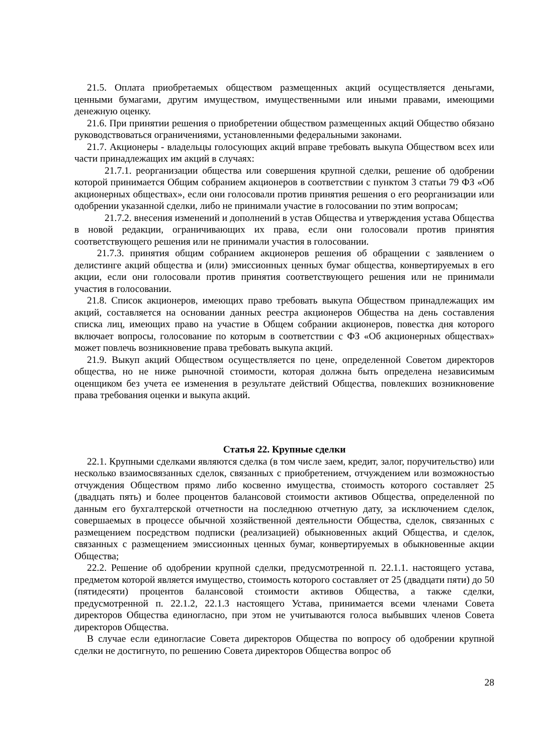21.5. Оплата приобретаемых обществом размещенных акций осуществляется деньгами, ценными бумагами, другим имуществом, имущественными или иными правами, имеющими денежную оценку.
21.6. При принятии решения о приобретении обществом размещенных акций Общество обязано руководствоваться ограничениями, установленными федеральными законами.
21.7. Акционеры - владельцы голосующих акций вправе требовать выкупа Обществом всех или части принадлежащих им акций в случаях:
21.7.1. реорганизации общества или совершения крупной сделки, решение об одобрении которой принимается Общим собранием акционеров в соответствии с пунктом 3 статьи 79 ФЗ «Об акционерных обществах», если они голосовали против принятия решения о его реорганизации или одобрении указанной сделки, либо не принимали участие в голосовании по этим вопросам;
21.7.2. внесения изменений и дополнений в устав Общества и утверждения устава Общества в новой редакции, ограничивающих их права, если они голосовали против принятия соответствующего решения или не принимали участия в голосовании.
21.7.3. принятия общим собранием акционеров решения об обращении с заявлением о делистинге акций общества и (или) эмиссионных ценных бумаг общества, конвертируемых в его акции, если они голосовали против принятия соответствующего решения или не принимали участия в голосовании.
21.8. Список акционеров, имеющих право требовать выкупа Обществом принадлежащих им акций, составляется на основании данных реестра акционеров Общества на день составления списка лиц, имеющих право на участие в Общем собрании акционеров, повестка дня которого включает вопросы, голосование по которым в соответствии с ФЗ «Об акционерных обществах» может повлечь возникновение права требовать выкупа акций.
21.9. Выкуп акций Обществом осуществляется по цене, определенной Советом директоров общества, но не ниже рыночной стоимости, которая должна быть определена независимым оценщиком без учета ее изменения в результате действий Общества, повлекших возникновение права требования оценки и выкупа акций.
Статья 22. Крупные сделки
22.1. Крупными сделками являются сделка (в том числе заем, кредит, залог, поручительство) или несколько взаимосвязанных сделок, связанных с приобретением, отчуждением или возможностью отчуждения Обществом прямо либо косвенно имущества, стоимость которого составляет 25 (двадцать пять) и более процентов балансовой стоимости активов Общества, определенной по данным его бухгалтерской отчетности на последнюю отчетную дату, за исключением сделок, совершаемых в процессе обычной хозяйственной деятельности Общества, сделок, связанных с размещением посредством подписки (реализацией) обыкновенных акций Общества, и сделок, связанных с размещением эмиссионных ценных бумаг, конвертируемых в обыкновенные акции Общества;
22.2. Решение об одобрении крупной сделки, предусмотренной п. 22.1.1. настоящего устава, предметом которой является имущество, стоимость которого составляет от 25 (двадцати пяти) до 50 (пятидесяти) процентов балансовой стоимости активов Общества, а также сделки, предусмотренной п. 22.1.2, 22.1.3 настоящего Устава, принимается всеми членами Совета директоров Общества единогласно, при этом не учитываются голоса выбывших членов Совета директоров Общества.
В случае если единогласие Совета директоров Общества по вопросу об одобрении крупной сделки не достигнуто, по решению Совета директоров Общества вопрос об
28